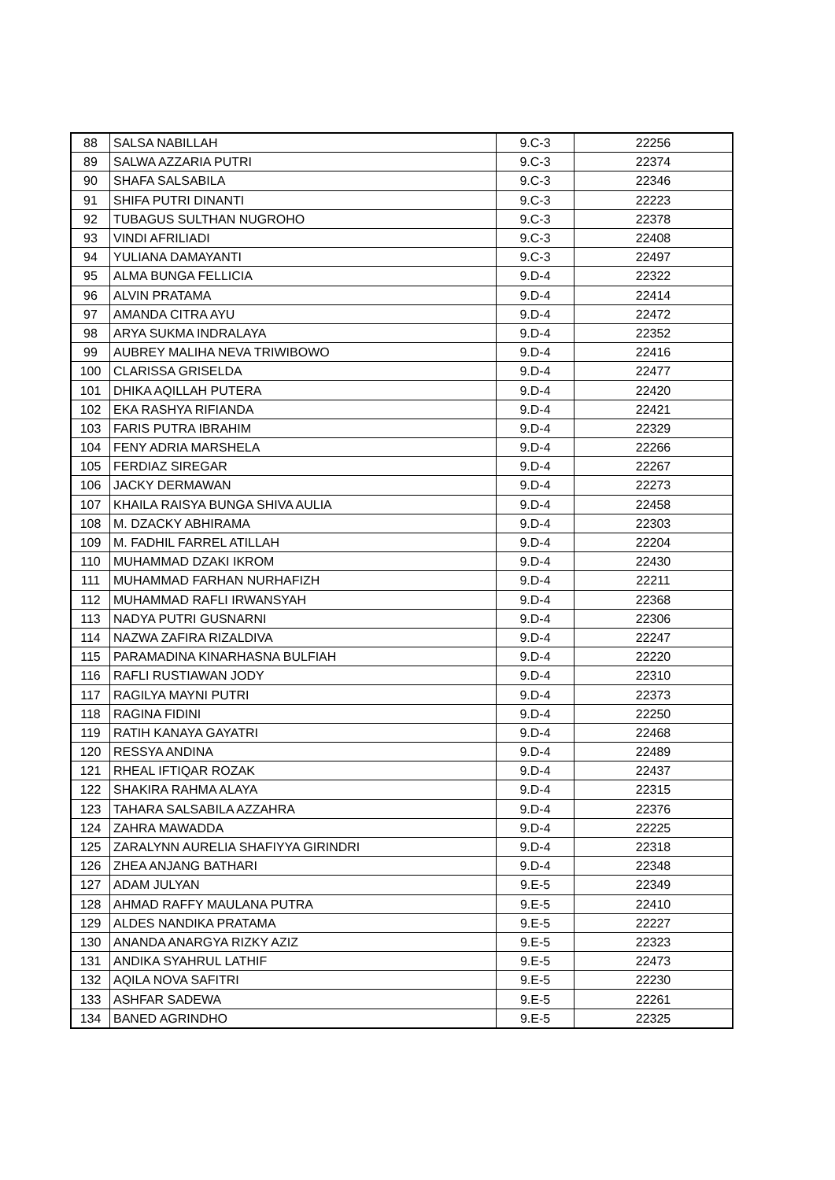| 88 | SALSA NABILLAH | 9.C-3 | 22256 |
| 89 | SALWA AZZARIA PUTRI | 9.C-3 | 22374 |
| 90 | SHAFA SALSABILA | 9.C-3 | 22346 |
| 91 | SHIFA PUTRI DINANTI | 9.C-3 | 22223 |
| 92 | TUBAGUS SULTHAN NUGROHO | 9.C-3 | 22378 |
| 93 | VINDI AFRILIADI | 9.C-3 | 22408 |
| 94 | YULIANA DAMAYANTI | 9.C-3 | 22497 |
| 95 | ALMA BUNGA FELLICIA | 9.D-4 | 22322 |
| 96 | ALVIN PRATAMA | 9.D-4 | 22414 |
| 97 | AMANDA CITRA AYU | 9.D-4 | 22472 |
| 98 | ARYA SUKMA INDRALAYA | 9.D-4 | 22352 |
| 99 | AUBREY MALIHA NEVA TRIWIBOWO | 9.D-4 | 22416 |
| 100 | CLARISSA GRISELDA | 9.D-4 | 22477 |
| 101 | DHIKA AQILLAH PUTERA | 9.D-4 | 22420 |
| 102 | EKA RASHYA RIFIANDA | 9.D-4 | 22421 |
| 103 | FARIS PUTRA IBRAHIM | 9.D-4 | 22329 |
| 104 | FENY ADRIA MARSHELA | 9.D-4 | 22266 |
| 105 | FERDIAZ SIREGAR | 9.D-4 | 22267 |
| 106 | JACKY DERMAWAN | 9.D-4 | 22273 |
| 107 | KHAILA RAISYA BUNGA SHIVA AULIA | 9.D-4 | 22458 |
| 108 | M. DZACKY ABHIRAMA | 9.D-4 | 22303 |
| 109 | M. FADHIL FARREL ATILLAH | 9.D-4 | 22204 |
| 110 | MUHAMMAD DZAKI IKROM | 9.D-4 | 22430 |
| 111 | MUHAMMAD FARHAN NURHAFIZH | 9.D-4 | 22211 |
| 112 | MUHAMMAD RAFLI IRWANSYAH | 9.D-4 | 22368 |
| 113 | NADYA PUTRI GUSNARNI | 9.D-4 | 22306 |
| 114 | NAZWA ZAFIRA RIZALDIVA | 9.D-4 | 22247 |
| 115 | PARAMADINA KINARHASNA BULFIAH | 9.D-4 | 22220 |
| 116 | RAFLI RUSTIAWAN JODY | 9.D-4 | 22310 |
| 117 | RAGILYA MAYNI PUTRI | 9.D-4 | 22373 |
| 118 | RAGINA FIDINI | 9.D-4 | 22250 |
| 119 | RATIH KANAYA GAYATRI | 9.D-4 | 22468 |
| 120 | RESSYA ANDINA | 9.D-4 | 22489 |
| 121 | RHEAL IFTIQAR ROZAK | 9.D-4 | 22437 |
| 122 | SHAKIRA RAHMA ALAYA | 9.D-4 | 22315 |
| 123 | TAHARA SALSABILA AZZAHRA | 9.D-4 | 22376 |
| 124 | ZAHRA MAWADDA | 9.D-4 | 22225 |
| 125 | ZARALYNN AURELIA SHAFIYYA GIRINDRI | 9.D-4 | 22318 |
| 126 | ZHEA ANJANG BATHARI | 9.D-4 | 22348 |
| 127 | ADAM JULYAN | 9.E-5 | 22349 |
| 128 | AHMAD RAFFY MAULANA PUTRA | 9.E-5 | 22410 |
| 129 | ALDES NANDIKA PRATAMA | 9.E-5 | 22227 |
| 130 | ANANDA ANARGYA RIZKY AZIZ | 9.E-5 | 22323 |
| 131 | ANDIKA SYAHRUL LATHIF | 9.E-5 | 22473 |
| 132 | AQILA NOVA SAFITRI | 9.E-5 | 22230 |
| 133 | ASHFAR SADEWA | 9.E-5 | 22261 |
| 134 | BANED AGRINDHO | 9.E-5 | 22325 |